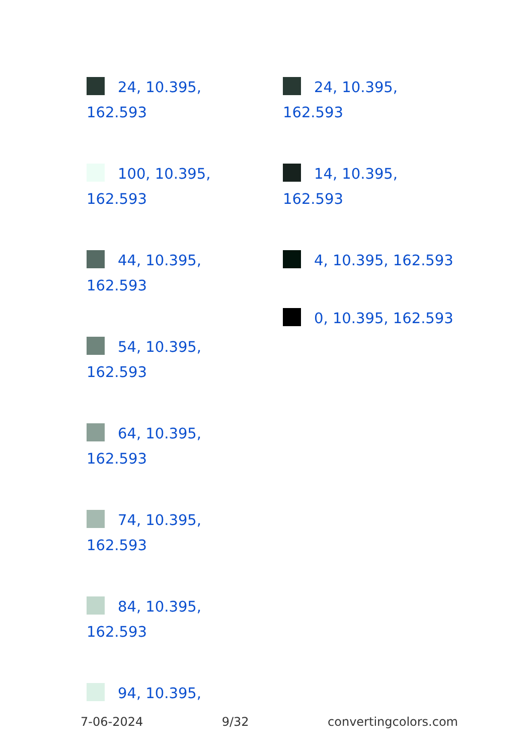24, 10.395, 162.593
100, 10.395, 162.593
44, 10.395, 162.593
54, 10.395, 162.593
64, 10.395, 162.593
74, 10.395, 162.593
84, 10.395, 162.593
94, 10.395,
24, 10.395, 162.593
14, 10.395, 162.593
4, 10.395, 162.593
0, 10.395, 162.593
7-06-2024 9/32 convertingcolors.com